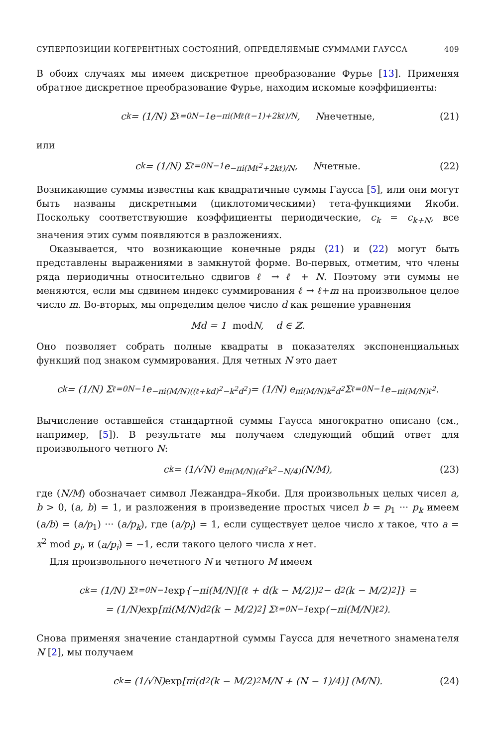СУПЕРПОЗИЦИИ КОГЕРЕНТНЫХ СОСТОЯНИЙ, ОПРЕДЕЛЯЕМЫЕ СУММАМИ ГАУССА 409
В обоих случаях мы имеем дискретное преобразование Фурье [13]. Применяя обратное дискретное преобразование Фурье, находим искомые коэффициенты:
c<sub>k</sub> = (1/N) Σ<sub>ℓ=0</sub><sup>N−1</sup> e<sup>−πi(Mℓ(ℓ−1)+2kℓ)/N</sup>, N нечетные, (21)
или
c<sub>k</sub> = (1/N) Σ<sub>ℓ=0</sub><sup>N−1</sup> e<sup>−πi(Mℓ<sup>2</sup>+2kℓ)/N</sup>, N четные. (22)
Возникающие суммы известны как квадратичные суммы Гаусса [5], или они могут быть названы дискретными (циклотомическими) тета-функциями Якоби. Поскольку соответствующие коэффициенты периодические, c<sub>k</sub> = c<sub>k+N</sub>, все значения этих сумм появляются в разложениях.
Оказывается, что возникающие конечные ряды (21) и (22) могут быть представлены выражениями в замкнутой форме. Во-первых, отметим, что члены ряда периодичны относительно сдвигов ℓ → ℓ + N. Поэтому эти суммы не меняются, если мы сдвинем индекс суммирования ℓ → ℓ+m на произвольное целое число m. Во-вторых, мы определим целое число d как решение уравнения
Md = 1 mod N, d ∈ ℤ.
Оно позволяет собрать полные квадраты в показателях экспоненциальных функций под знаком суммирования. Для четных N это дает
c<sub>k</sub> = (1/N) Σ<sub>ℓ=0</sub><sup>N−1</sup> e<sup>−πi(M/N)((ℓ+kd)<sup>2</sup>−k<sup>2</sup>d<sup>2</sup>)</sup> = (1/N) e<sup>πi(M/N)k<sup>2</sup>d<sup>2</sup></sup> Σ<sub>ℓ=0</sub><sup>N−1</sup> e<sup>−πi(M/N)ℓ<sup>2</sup></sup>.
Вычисление оставшейся стандартной суммы Гаусса многократно описано (см., например, [5]). В результате мы получаем следующий общий ответ для произвольного четного N:
c<sub>k</sub> = (1/√N) e<sup>πi(M/N)(d<sup>2</sup>k<sup>2</sup>−N/4)</sup> (N/M), (23)
где (N/M) обозначает символ Лежандра–Якоби. Для произвольных целых чисел a, b > 0, (a, b) = 1, и разложения в произведение простых чисел b = p<sub>1</sub> ··· p<sub>k</sub> имеем (a/b) = (a/p<sub>1</sub>) ··· (a/p<sub>k</sub>), где (a/p<sub>i</sub>) = 1, если существует целое число x такое, что a = x<sup>2</sup> mod p<sub>i</sub>, и (a/p<sub>i</sub>) = −1, если такого целого числа x нет.
Для произвольного нечетного N и четного M имеем
c<sub>k</sub> = (1/N) Σ<sub>ℓ=0</sub><sup>N−1</sup> exp {−πi(M/N)[(ℓ + d(k − M/2))<sup>2</sup> − d<sup>2</sup>(k − M/2)<sup>2</sup>]} =
= (1/N) exp [πi(M/N)d<sup>2</sup>(k − M/2)<sup>2</sup>] Σ<sub>ℓ=0</sub><sup>N−1</sup> exp (−πi(M/N)ℓ<sup>2</sup>).
Снова применяя значение стандартной суммы Гаусса для нечетного знаменателя N [2], мы получаем
c<sub>k</sub> = (1/√N) exp [πi(d<sup>2</sup>(k − M/2)<sup>2</sup> M/N + (N − 1)/4)] (M/N). (24)